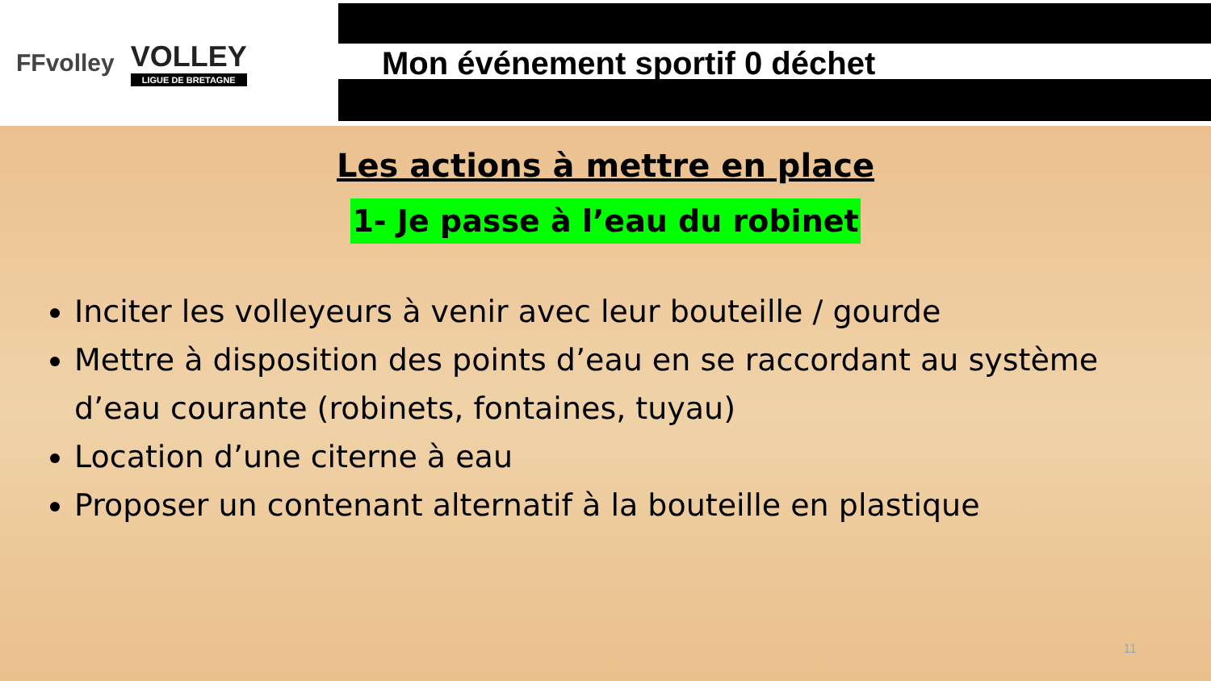FFvolley
VOLLEY
LIGUE DE BRETAGNE
Mon événement sportif 0 déchet
Les actions à mettre en place
1- Je passe à l’eau du robinet
Inciter les volleyeurs à venir avec leur bouteille / gourde
Mettre à disposition des points d’eau en se raccordant au système d’eau courante (robinets, fontaines, tuyau)
Location d’une citerne à eau
Proposer un contenant alternatif à la bouteille en plastique
11